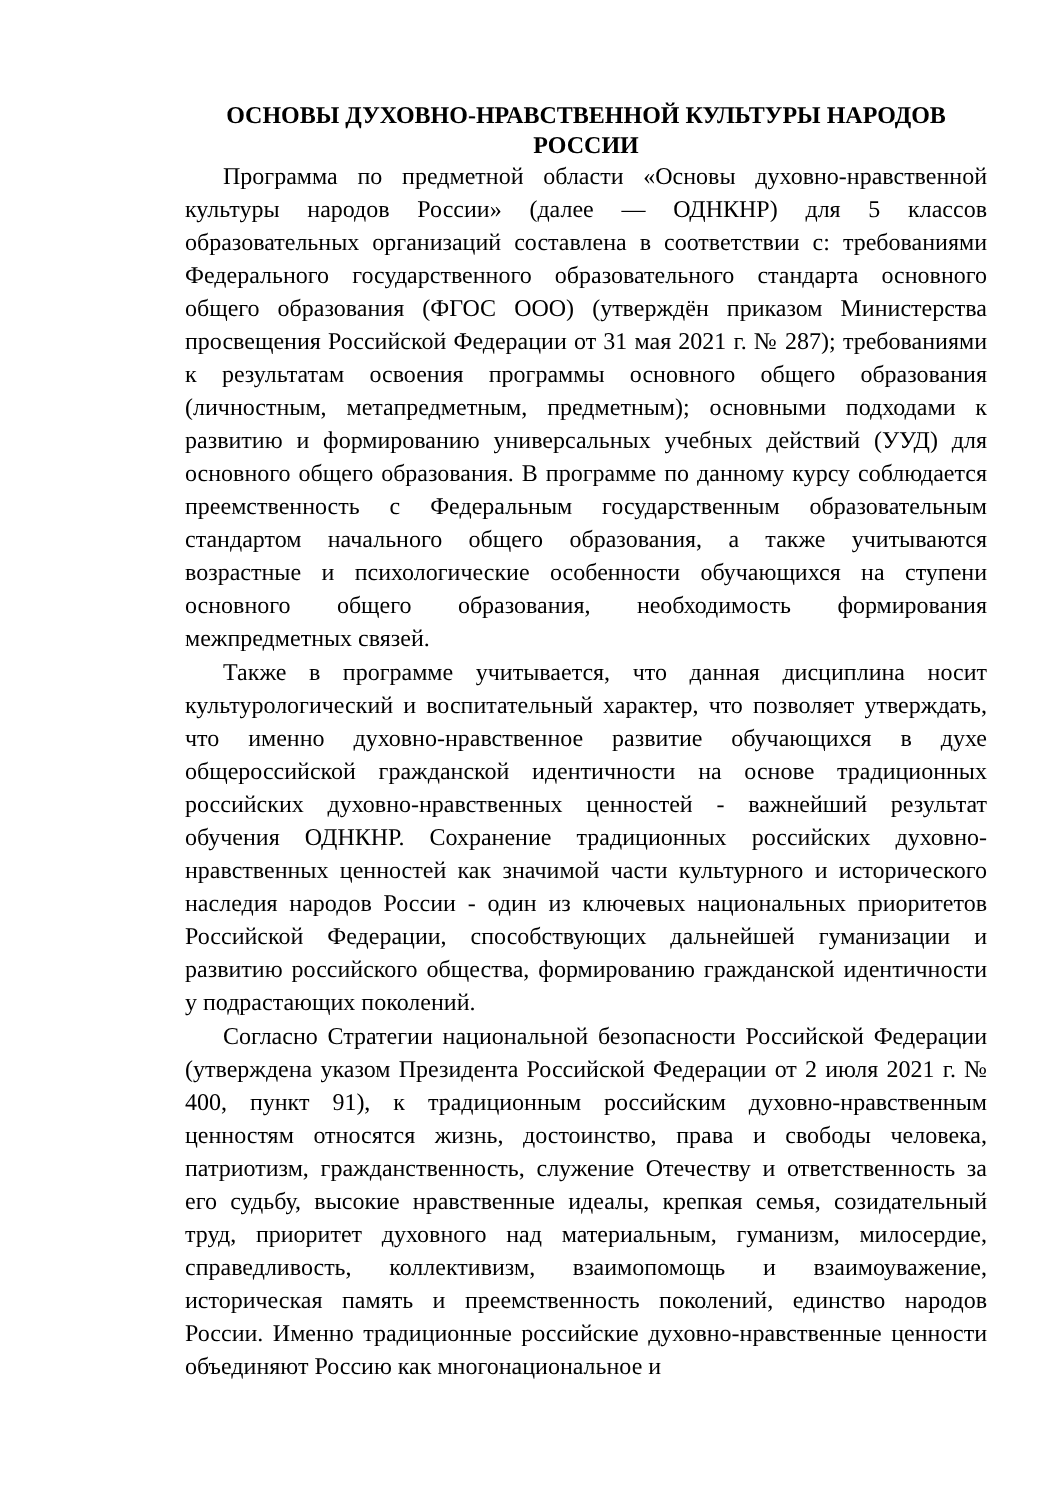ОСНОВЫ ДУХОВНО-НРАВСТВЕННОЙ КУЛЬТУРЫ НАРОДОВ РОССИИ
Программа по предметной области «Основы духовно-нравственной культуры народов России» (далее — ОДНКНР) для 5 классов образовательных организаций составлена в соответствии с: требованиями Федерального государственного образовательного стандарта основного общего образования (ФГОС ООО) (утверждён приказом Министерства просвещения Российской Федерации от 31 мая 2021 г. № 287); требованиями к результатам освоения программы основного общего образования (личностным, метапредметным, предметным); основными подходами к развитию и формированию универсальных учебных действий (УУД) для основного общего образования. В программе по данному курсу соблюдается преемственность с Федеральным государственным образовательным стандартом начального общего образования, а также учитываются возрастные и психологические особенности обучающихся на ступени основного общего образования, необходимость формирования межпредметных связей.
Также в программе учитывается, что данная дисциплина носит культурологический и воспитательный характер, что позволяет утверждать, что именно духовно-нравственное развитие обучающихся в духе общероссийской гражданской идентичности на основе традиционных российских духовно-нравственных ценностей - важнейший результат обучения ОДНКНР. Сохранение традиционных российских духовно-нравственных ценностей как значимой части культурного и исторического наследия народов России - один из ключевых национальных приоритетов Российской Федерации, способствующих дальнейшей гуманизации и развитию российского общества, формированию гражданской идентичности у подрастающих поколений.
Согласно Стратегии национальной безопасности Российской Федерации (утверждена указом Президента Российской Федерации от 2 июля 2021 г. № 400, пункт 91), к традиционным российским духовно-нравственным ценностям относятся жизнь, достоинство, права и свободы человека, патриотизм, гражданственность, служение Отечеству и ответственность за его судьбу, высокие нравственные идеалы, крепкая семья, созидательный труд, приоритет духовного над материальным, гуманизм, милосердие, справедливость, коллективизм, взаимопомощь и взаимоуважение, историческая память и преемственность поколений, единство народов России. Именно традиционные российские духовно-нравственные ценности объединяют Россию как многонациональное и